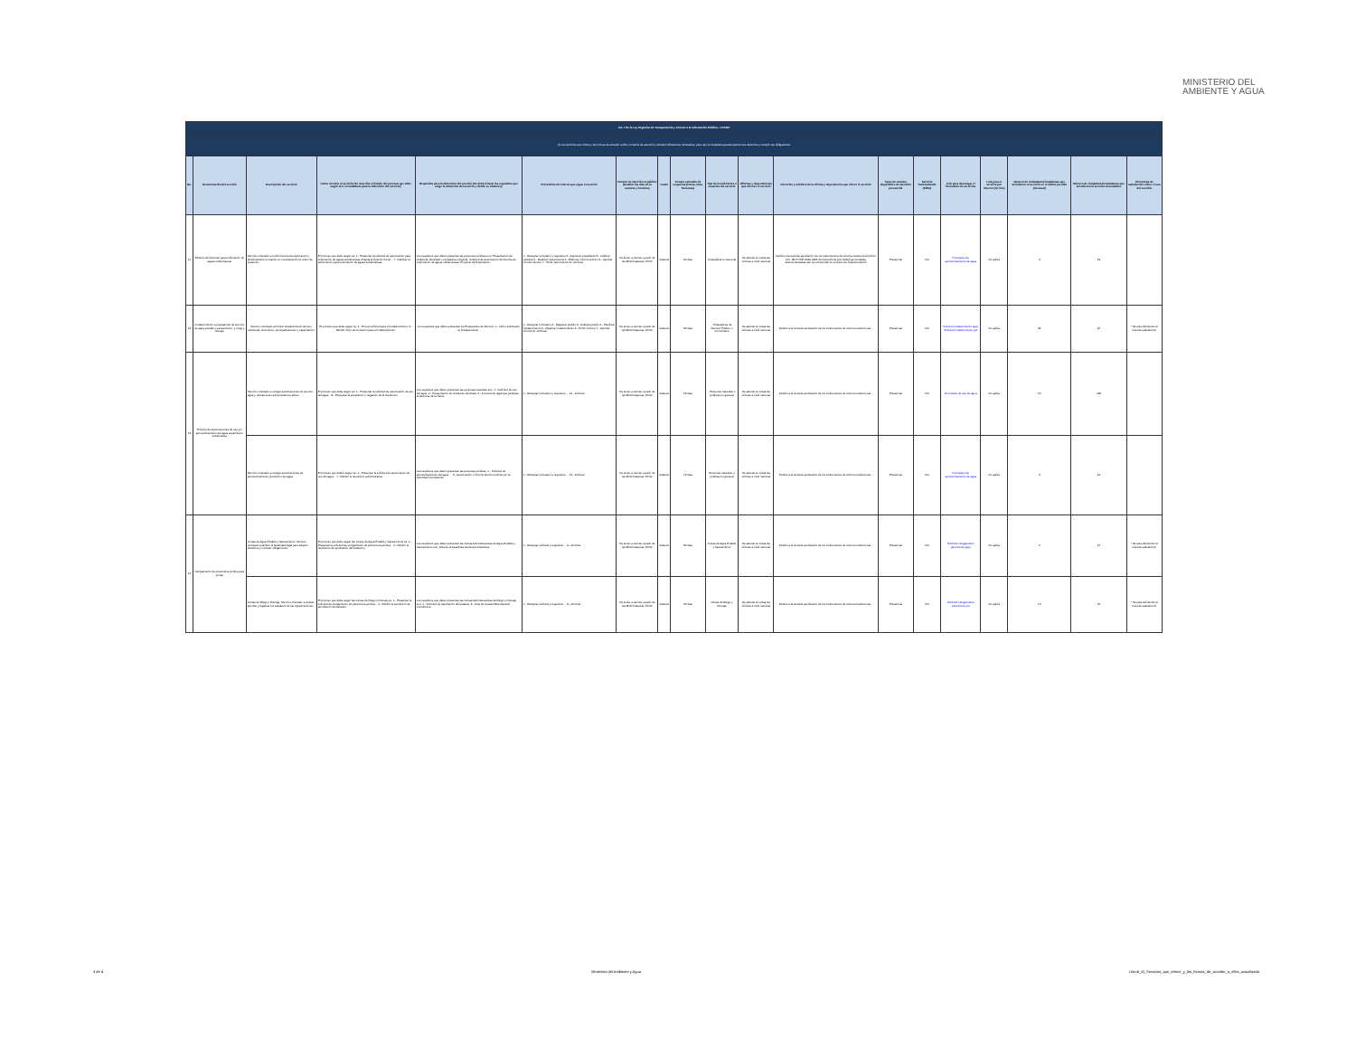MINISTERIO DEL
AMBIENTE Y AGUA
| Art. 7 de la Ley Orgánica de Transparencia y Acceso a la Información Pública - LOTAIP | | | | | | | | | | | | | | | | | | |
| d) Los servicios que ofrece y las formas de acceder a ellos, horarios de atención y demás indicaciones necesarias, para que la ciudadanía pueda ejercer sus derechos y cumplir sus obligaciones | | | | | | | | | | | | | | | | | | |
| No. | Denominación del servicio | Descripción del servicio | Cómo acceder al servicio (Se describe el detalle del proceso que debe seguir la o el ciudadano para la obtención del servicio). | Requisitos para la obtención del servicio (Se deberá listar los requisitos que exige la obtención del servicio y donde se obtienen) | Procedimiento interno que sigue el servicio | Horario de atención al público (Detallar los días de la semana y horarios) | Costo | Tiempo estimado de respuesta (Horas, Días, Semanas) | Tipo de beneficiarios o usuarios del servicio | Oficinas y dependencias que ofrecen el servicio | Dirección y teléfono de la oficina y dependencia que ofrece el servicio | Tipos de canales disponibles de atención presencial | Servicio Automatizado (Si/No) | Link para descargar el formulario de servicios | Link para el servicio por internet (on line) | Número de ciudadanos/ciudadanas que accedieron al servicio en el último período (mensual) | Número de ciudadanos/ciudadanas que accedieron al servicio acumulativo | Porcentaje de satisfacción sobre el uso del servicio |
| 11 | Emisión de licencias para exploración de aguas subterráneas | Servicio orientado a emitir licencia de exploración y alumbramiento tomando en consideración el orden de prelación. | El proceso que debe seguir es: 1.- Presentar la solicitud de autorización para exploración de aguas subterráneas dirigida al Director Zonal... 7.- Ratificar la autorización para exploración de aguas subterráneas. | Los requisitos que deben presentar las personas jurídicas son: Presentación de cédula de identidad o ciudadanía (original). Solicitud de autorización de licencia de exploración de aguas subterráneas. Proyecto de Exploración. | 1.- Receptar formulario y requisitos 2.- Aperturar expediente 3.- Calificar solicitud 4.- Realizar visita técnica 5.- Elaborar informe técnico 6.- Aprobar informe técnico 7.- Emitir autorización 8.- Archivar | De lunes a viernes a partir de las 8h00 hasta las 17h00 | Gratuito | 60 días | Ciudadanía en General | Se atiende en todas las oficinas a nivel nacional | Debido a la reciente aprobación de los instrumentos de reforma institucional (Oficio Nro. MDT-VSP-2020-0425 de fecha 03 de julio 2020) las Unidades desconcentradas aún se encuentran en proceso de implementación | Presencial | NO | Formulario de aprovechamiento de agua | No aplica | 4 | 19 | |
| 12 | Fortalecimiento a prestadores de servicio de agua potable y saneamiento; y, riego y drenaje | Servicio orientado a brindar fortalecimiento técnico, ambiental, económico, acompañamiento y capacitación. | El proceso que debe seguir es: 1.- Enviar solicitud para el fortalecimiento. 2.- Recibir oficio de invitación para el fortalecimiento. | Los requisitos que deben presentar los Prestadores de Servicio: 1.- Oficio solicitando el fortalecimiento. | 1.- Receptar formulario 2.- Registrar pedido 3.- Analizar pedido 4.- Planificar fortalecimiento 5.- Realizar fortalecimiento 6.- Emitir informe 7.- Aprobar informe 8.- Archivar | De lunes a viernes a partir de las 8h00 hasta las 17h00 | Gratuito | 30 días | - Prestadores de Servicio Público o Comunitario | Se atiende en todas las oficinas a nivel nacional | Debido a la reciente aprobación de los instrumentos de reforma institucional... | Presencial | NO | Solicitud fortalecimiento apys Solicitud fortalecimiento ryd | No aplica | 34 | 97 | * Se está definiendo el nivel de satisfacción |
| 13 | Emisión de autorizaciones de uso y/o aprovechamiento del agua superficial o subterránea | Servicio orientado a otorgar autorizaciones de uso del agua y demás actos administrativos afines. | El proceso que debe seguir es: 1.- Presentar la solicitud de autorización de uso del agua... 8.- Presentar la aceptación o negación de la resolución | Los requisitos que deben presentar las personas naturales son: 1.- Solicitud de uso del agua. 2.- Presentación de cédula de identidad. 3.- Documento legal que justifique la tenencia de la Tierra. | 1.- Receptar formulario y requisitos ... 10.- Archivar | De lunes a viernes a partir de las 8h00 hasta las 17h00 | Gratuito | 59 días | - Personas naturales o jurídicas en general | Se atiende en todas las oficinas a nivel nacional | Debido a la reciente aprobación de los instrumentos de reforma institucional... | Presencial | NO | Formulario de uso de agua | No aplica | 50 | 409 | |
| | | Servicio orientado a otorgar autorizaciones de aprovechamiento productivo del agua. | El proceso que deben seguir es: 1.- Presentar la solicitud de autorización de uso del agua... 7.- Recibir la resolución administrativa. | Los requisitos que deben presentar las personas jurídicas: 1.- Solicitud de aprovechamiento del agua. ... 5.- Autorización o informe técnico emitido por la Autoridad Competente | 1.- Receptar formulario y requisitos ... 12.- Archivar | De lunes a viernes a partir de las 8h00 hasta las 17h00 | Gratuito | 79 días | Personas naturales o jurídicas en general | Se atiende en todas las oficinas a nivel nacional | Debido a la reciente aprobación de los instrumentos de reforma institucional... | Presencial | NO | Formulario de aprovechamiento de agua | No aplica | 3 | 44 | |
| 14 | Otorgamiento de personería jurídica para juntas | Juntas de Agua Potable y Saneamiento. Servicio orientado a atribuir la titularidad legal para adquirir derechos y contraer obligaciones. | El proceso que debe seguir las Juntas de Agua Potable y Saneamiento es: 1.- Presentar la solicitud de otorgamiento de personería jurídica... 2.- Recibir la resolución de aprobación del estatuto y | Los requisitos que deben presentar las Juntas Administradoras de Agua Potable y Saneamiento son: Acta de la Asamblea General Constitutiva... | 1.- Receptar solicitud y requisitos ... 9.- Archivar | De lunes a viernes a partir de las 8h00 hasta las 17h00 | Gratuito | 30 días | Juntas de Agua Potable y Saneamiento | Se atiende en todas las oficinas a nivel nacional | Debido a la reciente aprobación de los instrumentos de reforma institucional... | Presencial | NO | Solicitud otorgamiento personería apys | No aplica | 2 | 27 | * Se está definiendo el nivel de satisfacción |
| | | Juntas de Riego y Drenaje. Servicio orientado a revisar, aprobar y legalizar los estatutos de las organizaciones. | El proceso que debe seguir las Juntas de Riego y Drenaje es: 1.- Presentar la solicitud de otorgamiento de personería jurídica... 2.- Recibir la resolución de aprobación del estatuto. | Los requisitos que deben presentar las Juntas Administradoras de Riego y Drenaje son: 1.- Solicitud de aprobación del estatuto. 2.- Acta de la Asamblea General Constitutiva. | 1.- Receptar solicitud y requisitos ... 9.- Archivar | De lunes a viernes a partir de las 8h00 hasta las 17h00 | Gratuito | 30 días | Juntas de Riego y Drenaje | Se atiende en todas las oficinas a nivel nacional | Debido a la reciente aprobación de los instrumentos de reforma institucional... | Presencial | NO | Solicitud otorgamiento personería ryd | No aplica | 10 | 10 | * Se está definiendo el nivel de satisfacción |
3 de 4 Ministerio del Ambiente y Agua Literal_d)_Servicios_que_ofrece_y_las_formas_de_acceder_a_ellos_actualizada